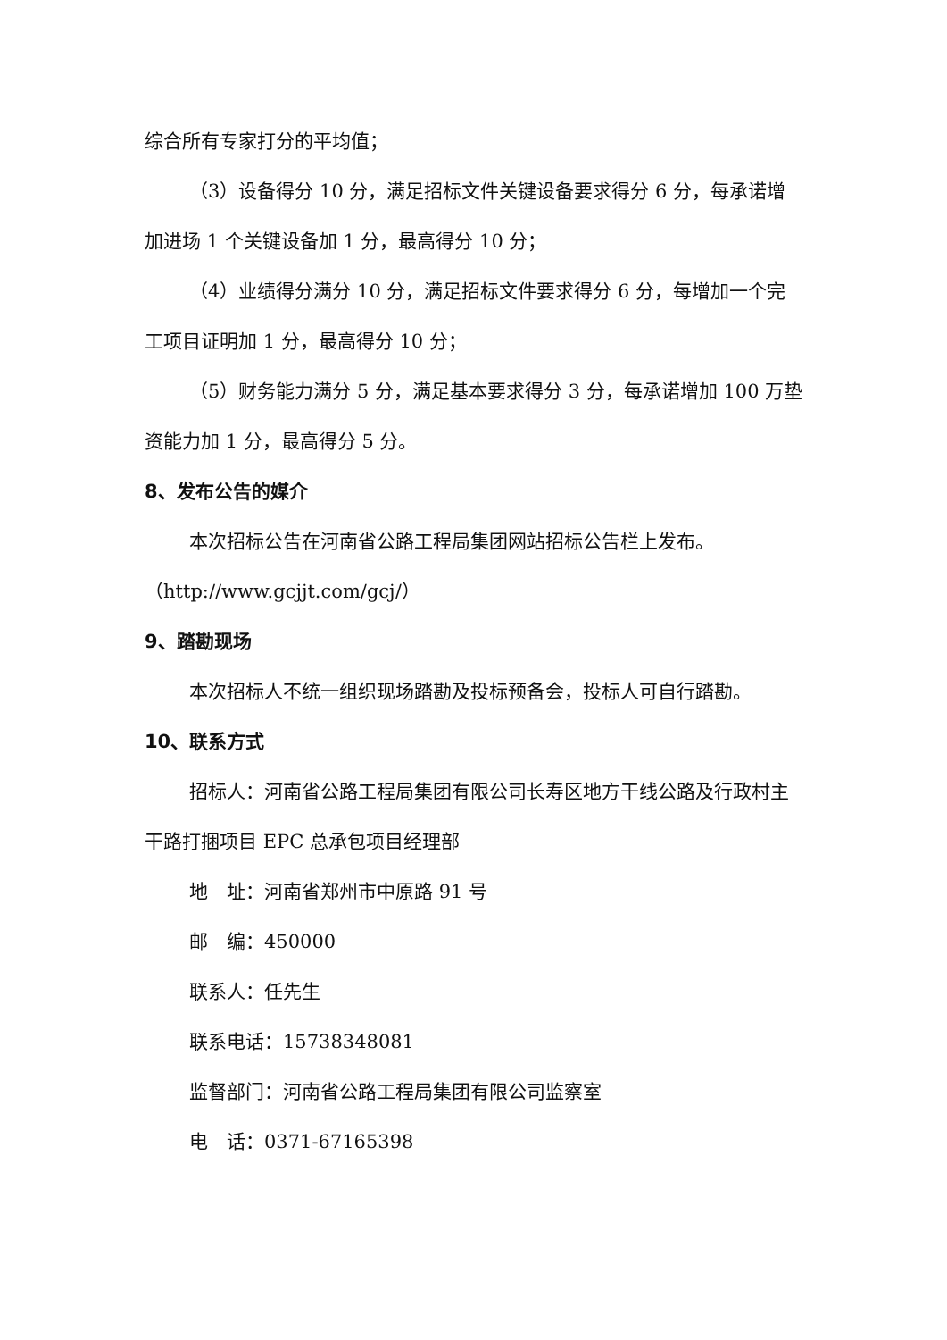综合所有专家打分的平均值；
（3）设备得分 10 分，满足招标文件关键设备要求得分 6 分，每承诺增加进场 1 个关键设备加 1 分，最高得分 10 分；
（4）业绩得分满分 10 分，满足招标文件要求得分 6 分，每增加一个完工项目证明加 1 分，最高得分 10 分；
（5）财务能力满分 5 分，满足基本要求得分 3 分，每承诺增加 100 万垫资能力加 1 分，最高得分 5 分。
8、发布公告的媒介
本次招标公告在河南省公路工程局集团网站招标公告栏上发布。（http://www.gcjjt.com/gcj/）
9、踏勘现场
本次招标人不统一组织现场踏勘及投标预备会，投标人可自行踏勘。
10、联系方式
招标人：河南省公路工程局集团有限公司长寿区地方干线公路及行政村主干路打捆项目 EPC 总承包项目经理部
地　址：河南省郑州市中原路 91 号
邮　编：450000
联系人：任先生
联系电话：15738348081
监督部门：河南省公路工程局集团有限公司监察室
电　话：0371-67165398